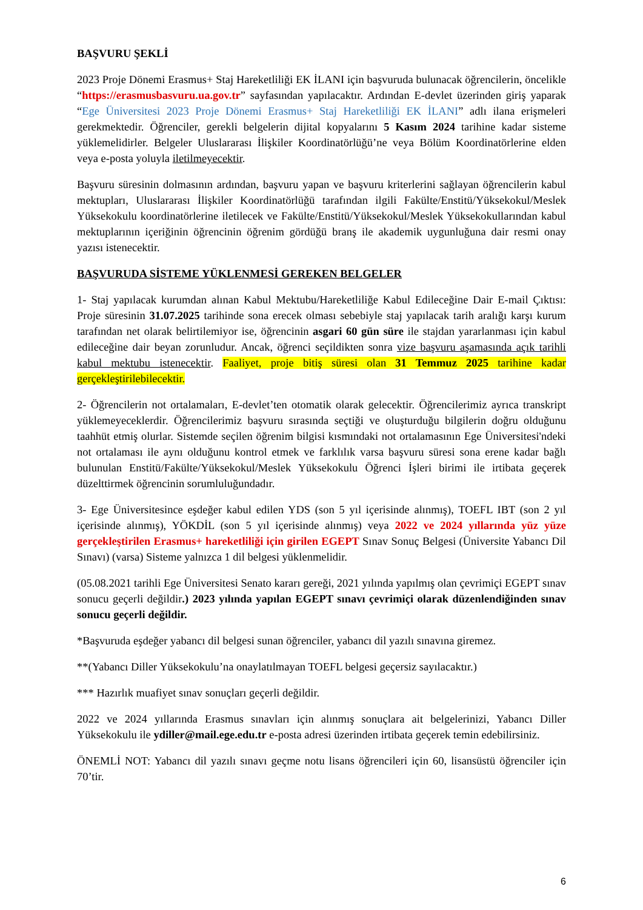BAŞVURU ŞEKLİ
2023 Proje Dönemi Erasmus+ Staj Hareketliliği EK İLANI için başvuruda bulunacak öğrencilerin, öncelikle “https://erasmusbasvuru.ua.gov.tr” sayfasından yapılacaktır. Ardından E-devlet üzerinden giriş yaparak “Ege Üniversitesi 2023 Proje Dönemi Erasmus+ Staj Hareketliliği EK İLANI” adlı ilana erişmeleri gerekmektedir. Öğrenciler, gerekli belgelerin dijital kopyalarını 5 Kasım 2024 tarihine kadar sisteme yüklemelidirler. Belgeler Uluslararası İlişkiler Koordinatörlüğü’ne veya Bölüm Koordinatörlerine elden veya e-posta yoluyla iletilmeyecektir.
Başvuru süresinin dolmasının ardından, başvuru yapan ve başvuru kriterlerini sağlayan öğrencilerin kabul mektupları, Uluslararası İlişkiler Koordinatörlüğü tarafından ilgili Fakülte/Enstitü/Yüksekokul/Meslek Yüksekokulu koordinatörlerine iletilecek ve Fakülte/Enstitü/Yüksekokul/Meslek Yüksekokullarından kabul mektuplarının içeriğinin öğrencinin öğrenim gördüğü branş ile akademik uygunluğuna dair resmi onay yazısı istenecektir.
BAŞVURUDA SİSTEME YÜKLENMESİ GEREKEN BELGELER
1- Staj yapılacak kurumdan alınan Kabul Mektubu/Hareketliliğe Kabul Edileceğine Dair E-mail Çıktısı: Proje süresinin 31.07.2025 tarihinde sona erecek olması sebebiyle staj yapılacak tarih aralığı karşı kurum tarafından net olarak belirtilemiyor ise, öğrencinin asgari 60 gün süre ile stajdan yararlanması için kabul edileceğine dair beyan zorunludur. Ancak, öğrenci seçildikten sonra vize başvuru aşamasında açık tarihli kabul mektubu istenecektir. Faaliyet, proje bitiş süresi olan 31 Temmuz 2025 tarihine kadar gerçekleştirilebilecektir.
2- Öğrencilerin not ortalamaları, E-devlet’ten otomatik olarak gelecektir. Öğrencilerimiz ayrıca transkript yüklemeyeceklerdir. Öğrencilerimiz başvuru sırasında seçtiği ve oluşturduğu bilgilerin doğru olduğunu taahhüt etmiş olurlar. Sistemde seçilen öğrenim bilgisi kısmındaki not ortalamasının Ege Üniversitesi'ndeki not ortalaması ile aynı olduğunu kontrol etmek ve farklılık varsa başvuru süresi sona erene kadar bağlı bulunulan Enstitü/Fakülte/Yüksekokul/Meslek Yüksekokulu Öğrenci İşleri birimi ile irtibata geçerek düzelttirmek öğrencinin sorumluluğundadır.
3- Ege Üniversitesince eşdeğer kabul edilen YDS (son 5 yıl içerisinde alınmış), TOEFL IBT (son 2 yıl içerisinde alınmış), YÖKDİL (son 5 yıl içerisinde alınmış) veya 2022 ve 2024 yıllarında yüz yüze gerçekleştirilen Erasmus+ hareketliliği için girilen EGEPT Sınav Sonuç Belgesi (Üniversite Yabancı Dil Sınavı) (varsa) Sisteme yalnızca 1 dil belgesi yüklenmelidir.
(05.08.2021 tarihli Ege Üniversitesi Senato kararı gereği, 2021 yılında yapılmış olan çevrimiçi EGEPT sınav sonucu geçerli değildir.) 2023 yılında yapılan EGEPT sınavı çevrimiçi olarak düzenlendiğinden sınav sonucu geçerli değildir.
*Başvuruda eşdeğer yabancı dil belgesi sunan öğrenciler, yabancı dil yazılı sınavına giremez.
**(Yabancı Diller Yüksekokulu’na onaylatılmayan TOEFL belgesi geçersiz sayılacaktır.)
*** Hazırlık muafiyet sınav sonuçları geçerli değildir.
2022 ve 2024 yıllarında Erasmus sınavları için alınmış sonuçlara ait belgelerinizi, Yabancı Diller Yüksekokulu ile ydiller@mail.ege.edu.tr e-posta adresi üzerinden irtibata geçerek temin edebilirsiniz.
ÖNEMLİ NOT: Yabancı dil yazılı sınavı geçme notu lisans öğrencileri için 60, lisansüstü öğrenciler için 70’tir.
6